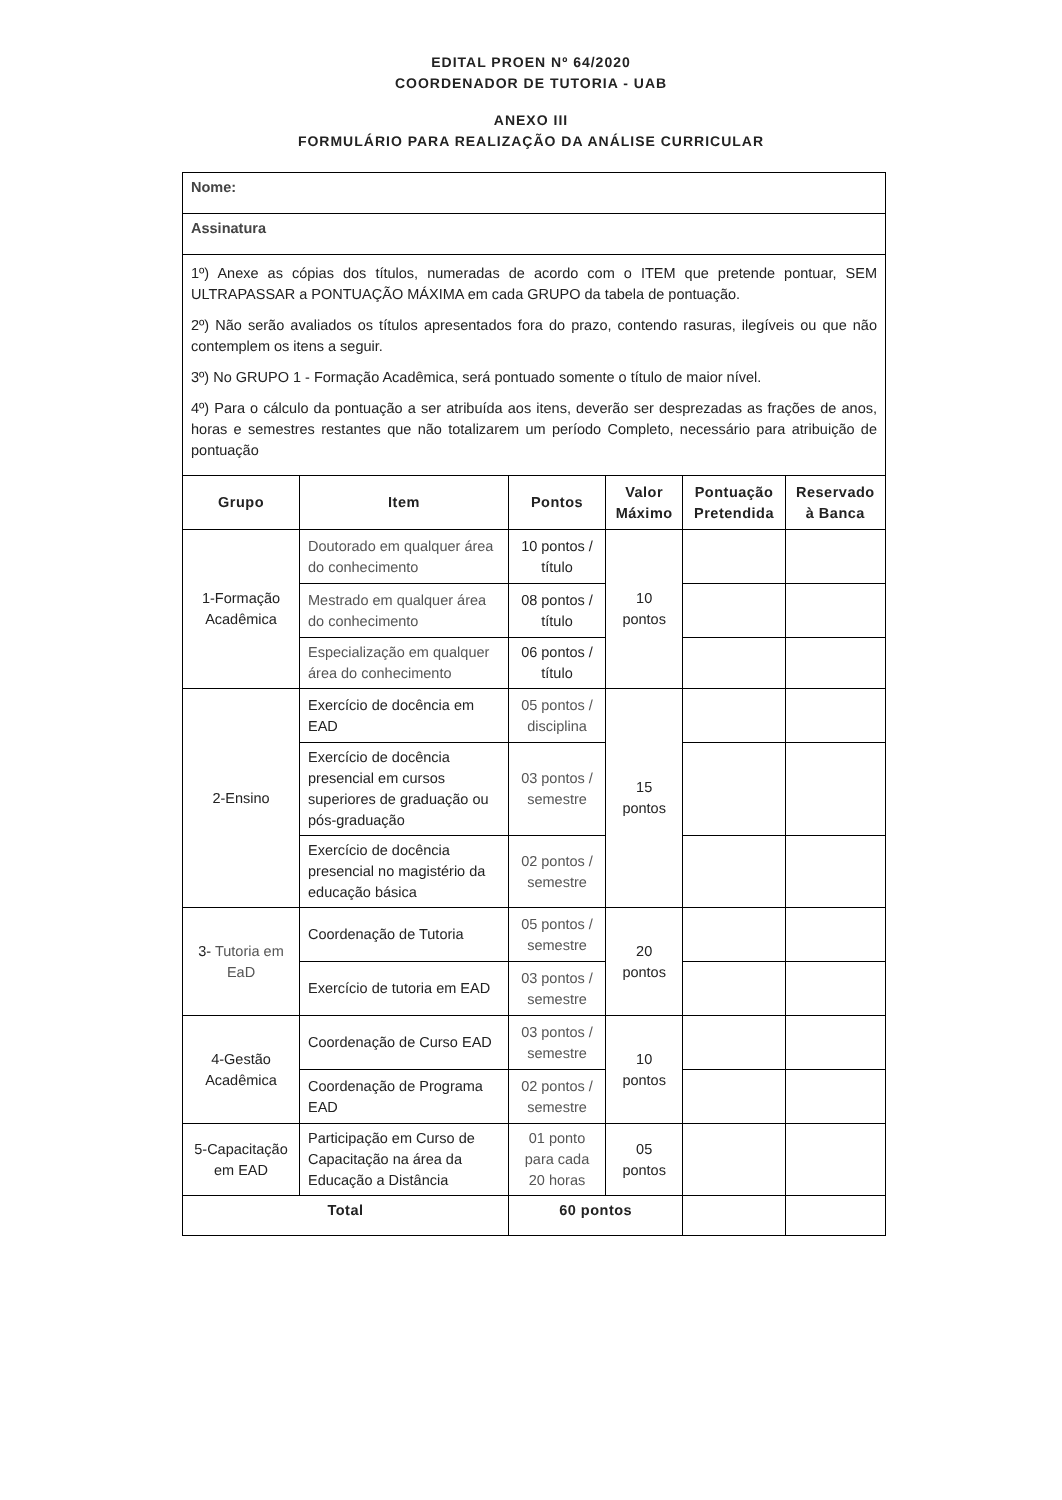EDITAL PROEN Nº 64/2020
COORDENADOR DE TUTORIA - UAB
ANEXO III
FORMULÁRIO PARA REALIZAÇÃO DA ANÁLISE CURRICULAR
| Nome: | | | | | |
| Assinatura | | | | | |
| 1º) Anexe as cópias dos títulos, numeradas de acordo com o ITEM que pretende pontuar, SEM ULTRAPASSAR a PONTUAÇÃO MÁXIMA em cada GRUPO da tabela de pontuação. 2º) Não serão avaliados os títulos apresentados fora do prazo, contendo rasuras, ilegíveis ou que não contemplem os itens a seguir. 3º) No GRUPO 1 - Formação Acadêmica, será pontuado somente o título de maior nível. 4º) Para o cálculo da pontuação a ser atribuída aos itens, deverão ser desprezadas as frações de anos, horas e semestres restantes que não totalizarem um período Completo, necessário para atribuição de pontuação | | | | | |
| Grupo | Item | Pontos | Valor Máximo | Pontuação Pretendida | Reservado à Banca |
| 1-Formação Acadêmica | Doutorado em qualquer área do conhecimento | 10 pontos / título | 10 pontos | | |
| | Mestrado em qualquer área do conhecimento | 08 pontos / título | | | |
| | Especialização em qualquer área do conhecimento | 06 pontos / título | | | |
| 2-Ensino | Exercício de docência em EAD | 05 pontos / disciplina | 15 pontos | | |
| | Exercício de docência presencial em cursos superiores de graduação ou pós-graduação | 03 pontos / semestre | | | |
| | Exercício de docência presencial no magistério da educação básica | 02 pontos / semestre | | | |
| 3- Tutoria em EaD | Coordenação de Tutoria | 05 pontos / semestre | 20 pontos | | |
| | Exercício de tutoria em EAD | 03 pontos / semestre | | | |
| 4-Gestão Acadêmica | Coordenação de Curso EAD | 03 pontos / semestre | 10 pontos | | |
| | Coordenação de Programa EAD | 02 pontos / semestre | | | |
| 5-Capacitação em EAD | Participação em Curso de Capacitação na área da Educação a Distância | 01 ponto para cada 20 horas | 05 pontos | | |
| Total | | 60 pontos | | | |